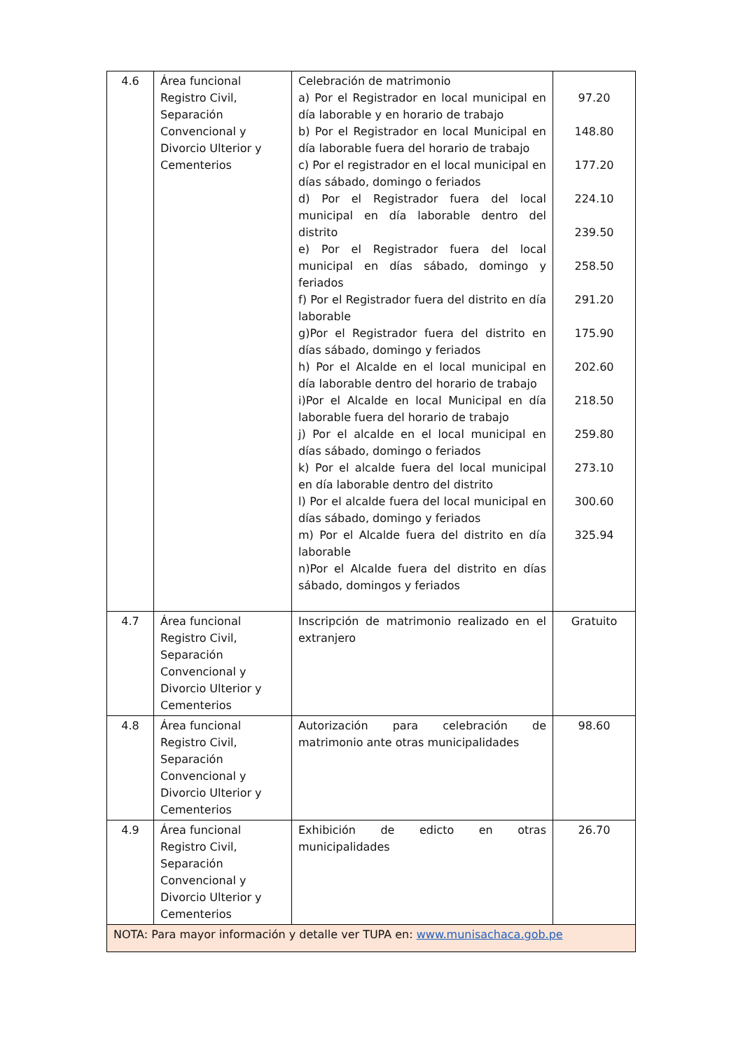| 4.6 | Área funcional Registro Civil, Separación Convencional y Divorcio Ulterior y Cementerios | Celebración de matrimonio a) Por el Registrador en local municipal en día laborable y en horario de trabajo b) Por el Registrador en local Municipal en día laborable fuera del horario de trabajo c) Por el registrador en el local municipal en días sábado, domingo o feriados d) Por el Registrador fuera del local municipal en día laborable dentro del distrito e) Por el Registrador fuera del local municipal en días sábado, domingo y feriados f) Por el Registrador fuera del distrito en día laborable g)Por el Registrador fuera del distrito en días sábado, domingo y feriados h) Por el Alcalde en el local municipal en día laborable dentro del horario de trabajo i)Por el Alcalde en local Municipal en día laborable fuera del horario de trabajo j) Por el alcalde en el local municipal en días sábado, domingo o feriados k) Por el alcalde fuera del local municipal en día laborable dentro del distrito l) Por el alcalde fuera del local municipal en días sábado, domingo y feriados m) Por el Alcalde fuera del distrito en día laborable n)Por el Alcalde fuera del distrito en días sábado, domingos y feriados | 97.20 148.80 177.20 224.10 239.50 258.50 291.20 175.90 202.60 218.50 259.80 273.10 300.60 325.94 |
| 4.7 | Área funcional Registro Civil, Separación Convencional y Divorcio Ulterior y Cementerios | Inscripción de matrimonio realizado en el extranjero | Gratuito |
| 4.8 | Área funcional Registro Civil, Separación Convencional y Divorcio Ulterior y Cementerios | Autorización para celebración de matrimonio ante otras municipalidades | 98.60 |
| 4.9 | Área funcional Registro Civil, Separación Convencional y Divorcio Ulterior y Cementerios | Exhibición de edicto en otras municipalidades | 26.70 |
| NOTA: Para mayor información y detalle ver TUPA en: www.munisachaca.gob.pe | | | |